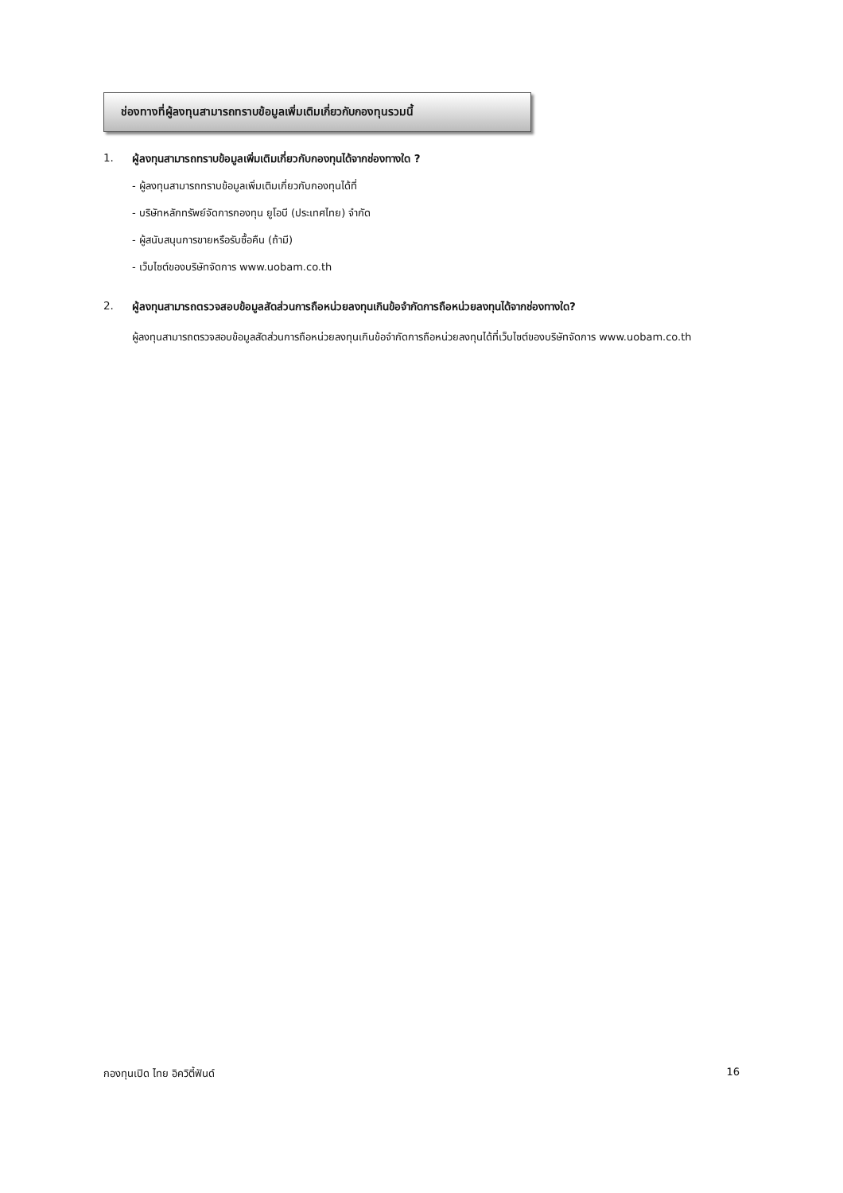ช่องทางที่ผู้ลงทุนสามารถทราบข้อมูลเพิ่มเติมเกี่ยวกับกองทุนรวมนี้
1. ผู้ลงทุนสามารถทราบข้อมูลเพิ่มเติมเกี่ยวกับกองทุนได้จากช่องทางใด ?
- ผู้ลงทุนสามารถทราบข้อมูลเพิ่มเติมเกี่ยวกับกองทุนได้ที่
- บริษัทหลักทรัพย์จัดการกองทุน ยูโอบี (ประเทศไทย) จำกัด
- ผู้สนับสนุนการขายหรือรับซื้อคืน (ถ้ามี)
- เว็บไซต์ของบริษัทจัดการ www.uobam.co.th
2. ผู้ลงทุนสามารถตรวจสอบข้อมูลสัดส่วนการถือหน่วยลงทุนเกินข้อจำกัดการถือหน่วยลงทุนได้จากช่องทางใด?
ผู้ลงทุนสามารถตรวจสอบข้อมูลสัดส่วนการถือหน่วยลงทุนเกินข้อจำกัดการถือหน่วยลงทุนได้ที่เว็บไซต์ของบริษัทจัดการ www.uobam.co.th
กองทุนเปิด ไทย อิควิตี้ฟันด์ 16